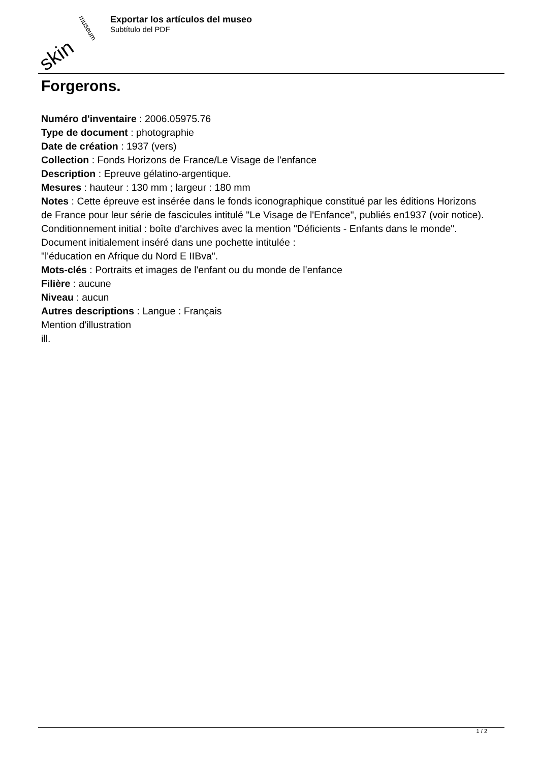skin
museum
Exportar los artículos del museo
Subtítulo del PDF
Forgerons.
Numéro d'inventaire : 2006.05975.76
Type de document : photographie
Date de création : 1937 (vers)
Collection : Fonds Horizons de France/Le Visage de l'enfance
Description : Epreuve gélatino-argentique.
Mesures : hauteur : 130 mm ; largeur : 180 mm
Notes : Cette épreuve est insérée dans le fonds iconographique constitué par les éditions Horizons de France pour leur série de fascicules intitulé "Le Visage de l'Enfance", publiés en1937 (voir notice). Conditionnement initial : boîte d'archives avec la mention "Déficients - Enfants dans le monde". Document initialement inséré dans une pochette intitulée :
"l'éducation en Afrique du Nord E IIBva".
Mots-clés : Portraits et images de l'enfant ou du monde de l'enfance
Filière : aucune
Niveau : aucun
Autres descriptions : Langue : Français
Mention d'illustration
ill.
1 / 2